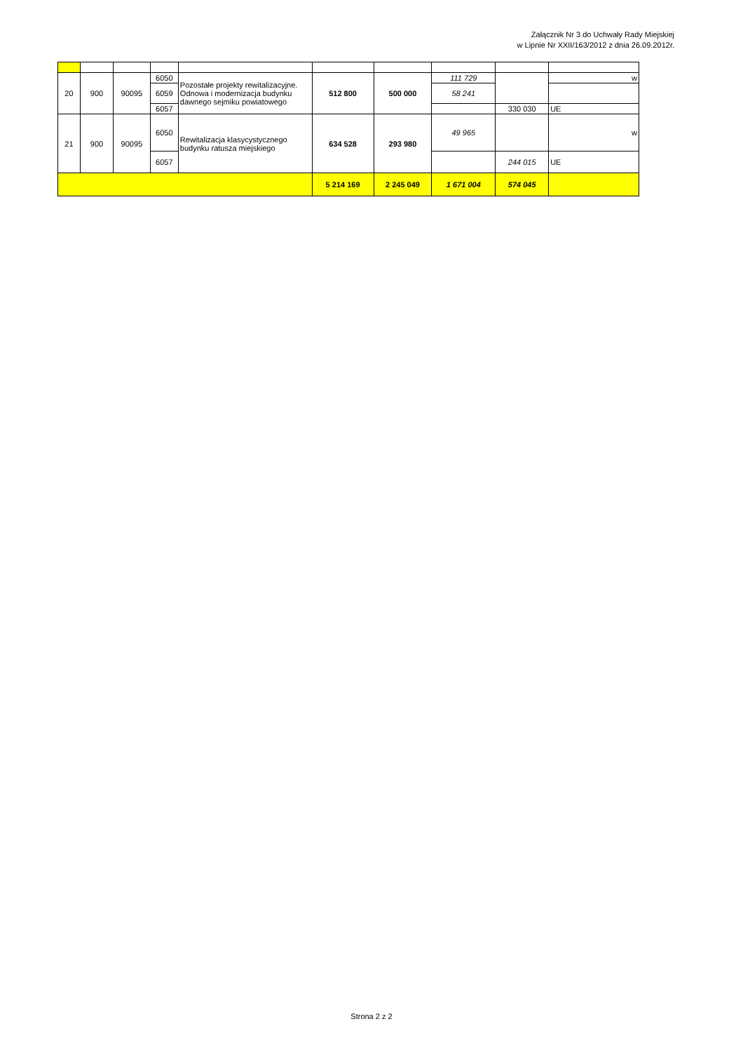Załącznik Nr 3 do Uchwały Rady Miejskiej
w Lipnie Nr XXII/163/2012 z dnia 26.09.2012r.
| 20 | 900 | 90095 | 6050 | Pozostałe projekty rewitalizacyjne. Odnowa i modernizacja budynku dawnego sejmiku powiatowego | 512 800 | 500 000 | 111 729 | | w |
| | | | 6059 | | | | 58 241 | | |
| | | | 6057 | | | | | 330 030 | UE |
| 21 | 900 | 90095 | 6050 | Rewitalizacja klasycystycznego budynku ratusza miejskiego | 634 528 | 293 980 | 49 965 | | w |
| | | | 6057 | | | | | 244 015 | UE |
| | | | | | 5 214 169 | 2 245 049 | 1 671 004 | 574 045 | |
Strona 2 z 2